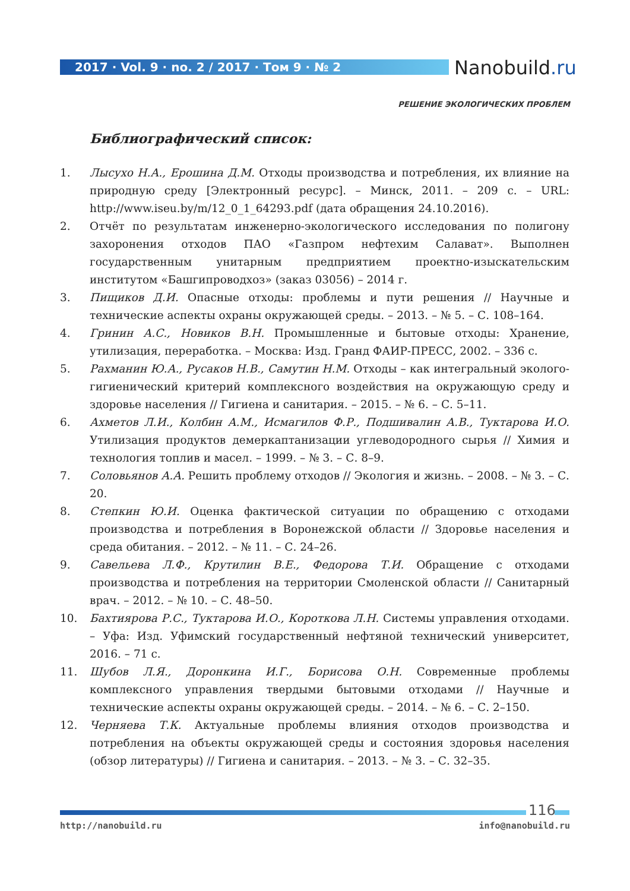2017 · Vol. 9 · no. 2 / 2017 · Том 9 · № 2 Nanobuild.ru
РЕШЕНИЕ ЭКОЛОГИЧЕСКИХ ПРОБЛЕМ
Библиографический список:
1. Лысухо Н.А., Ерошина Д.М. Отходы производства и потребления, их влияние на природную среду [Электронный ресурс]. – Минск, 2011. – 209 с. – URL: http://www.iseu.by/m/12_0_1_64293.pdf (дата обращения 24.10.2016).
2. Отчёт по результатам инженерно-экологического исследования по полигону захоронения отходов ПАО «Газпром нефтехим Салават». Выполнен государственным унитарным предприятием проектно-изыскательским институтом «Башгипроводхоз» (заказ 03056) – 2014 г.
3. Пищиков Д.И. Опасные отходы: проблемы и пути решения // Научные и технические аспекты охраны окружающей среды. – 2013. – № 5. – С. 108–164.
4. Гринин А.С., Новиков В.Н. Промышленные и бытовые отходы: Хранение, утилизация, переработка. – Москва: Изд. Гранд ФАИР-ПРЕСС, 2002. – 336 с.
5. Рахманин Ю.А., Русаков Н.В., Самутин Н.М. Отходы – как интегральный эколого-гигиенический критерий комплексного воздействия на окружающую среду и здоровье населения // Гигиена и санитария. – 2015. – № 6. – С. 5–11.
6. Ахметов Л.И., Колбин А.М., Исмагилов Ф.Р., Подшивалин А.В., Туктарова И.О. Утилизация продуктов демеркаптанизации углеводородного сырья // Химия и технология топлив и масел. – 1999. – № 3. – С. 8–9.
7. Соловьянов А.А. Решить проблему отходов // Экология и жизнь. – 2008. – № 3. – С. 20.
8. Степкин Ю.И. Оценка фактической ситуации по обращению с отходами производства и потребления в Воронежской области // Здоровье населения и среда обитания. – 2012. – № 11. – С. 24–26.
9. Савельева Л.Ф., Крутилин В.Е., Федорова Т.И. Обращение с отходами производства и потребления на территории Смоленской области // Санитарный врач. – 2012. – № 10. – С. 48–50.
10. Бахтиярова Р.С., Туктарова И.О., Короткова Л.Н. Системы управления отходами. – Уфа: Изд. Уфимский государственный нефтяной технический университет, 2016. – 71 с.
11. Шубов Л.Я., Доронкина И.Г., Борисова О.Н. Современные проблемы комплексного управления твердыми бытовыми отходами // Научные и технические аспекты охраны окружающей среды. – 2014. – № 6. – С. 2–150.
12. Черняева Т.К. Актуальные проблемы влияния отходов производства и потребления на объекты окружающей среды и состояния здоровья населения (обзор литературы) // Гигиена и санитария. – 2013. – № 3. – С. 32–35.
116
http://nanobuild.ru info@nanobuild.ru